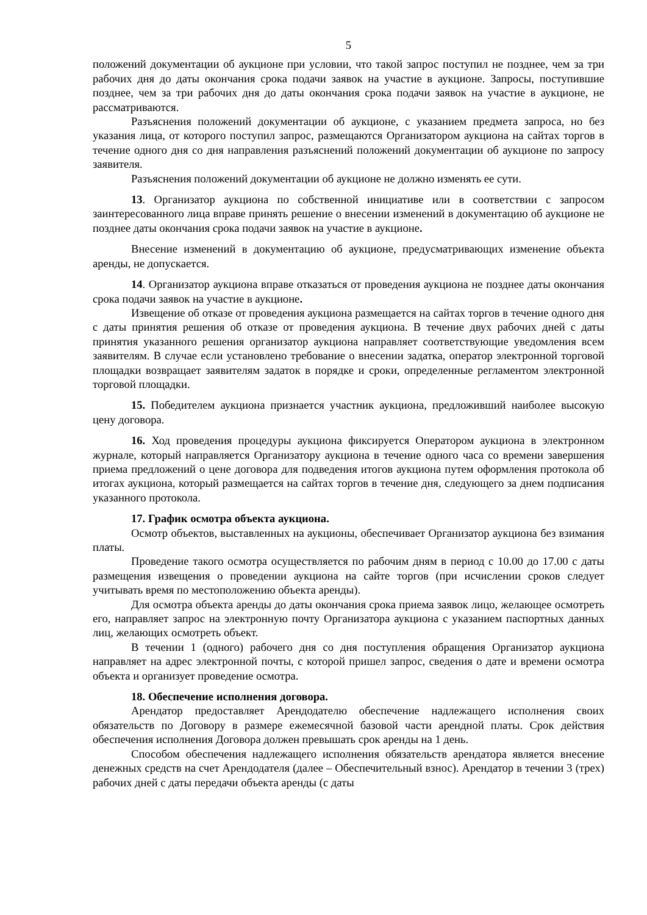5
положений документации об аукционе при условии, что такой запрос поступил не позднее, чем за три рабочих дня до даты окончания срока подачи заявок на участие в аукционе. Запросы, поступившие позднее, чем за три рабочих дня до даты окончания срока подачи заявок на участие в аукционе, не рассматриваются.
Разъяснения положений документации об аукционе, с указанием предмета запроса, но без указания лица, от которого поступил запрос, размещаются Организатором аукциона на сайтах торгов в течение одного дня со дня направления разъяснений положений документации об аукционе по запросу заявителя.
Разъяснения положений документации об аукционе не должно изменять ее сути.
13. Организатор аукциона по собственной инициативе или в соответствии с запросом заинтересованного лица вправе принять решение о внесении изменений в документацию об аукционе не позднее даты окончания срока подачи заявок на участие в аукционе.
Внесение изменений в документацию об аукционе, предусматривающих изменение объекта аренды, не допускается.
14. Организатор аукциона вправе отказаться от проведения аукциона не позднее даты окончания срока подачи заявок на участие в аукционе.
Извещение об отказе от проведения аукциона размещается на сайтах торгов в течение одного дня с даты принятия решения об отказе от проведения аукциона. В течение двух рабочих дней с даты принятия указанного решения организатор аукциона направляет соответствующие уведомления всем заявителям. В случае если установлено требование о внесении задатка, оператор электронной торговой площадки возвращает заявителям задаток в порядке и сроки, определенные регламентом электронной торговой площадки.
15. Победителем аукциона признается участник аукциона, предложивший наиболее высокую цену договора.
16. Ход проведения процедуры аукциона фиксируется Оператором аукциона в электронном журнале, который направляется Организатору аукциона в течение одного часа со времени завершения приема предложений о цене договора для подведения итогов аукциона путем оформления протокола об итогах аукциона, который размещается на сайтах торгов в течение дня, следующего за днем подписания указанного протокола.
17. График осмотра объекта аукциона.
Осмотр объектов, выставленных на аукционы, обеспечивает Организатор аукциона без взимания платы.
Проведение такого осмотра осуществляется по рабочим дням в период с 10.00 до 17.00 с даты размещения извещения о проведении аукциона на сайте торгов (при исчислении сроков следует учитывать время по местоположению объекта аренды).
Для осмотра объекта аренды до даты окончания срока приема заявок лицо, желающее осмотреть его, направляет запрос на электронную почту Организатора аукциона с указанием паспортных данных лиц, желающих осмотреть объект.
В течении 1 (одного) рабочего дня со дня поступления обращения Организатор аукциона направляет на адрес электронной почты, с которой пришел запрос, сведения о дате и времени осмотра объекта и организует проведение осмотра.
18. Обеспечение исполнения договора.
Арендатор предоставляет Арендодателю обеспечение надлежащего исполнения своих обязательств по Договору в размере ежемесячной базовой части арендной платы. Срок действия обеспечения исполнения Договора должен превышать срок аренды на 1 день.
Способом обеспечения надлежащего исполнения обязательств арендатора является внесение денежных средств на счет Арендодателя (далее – Обеспечительный взнос). Арендатор в течении 3 (трех) рабочих дней с даты передачи объекта аренды (с даты